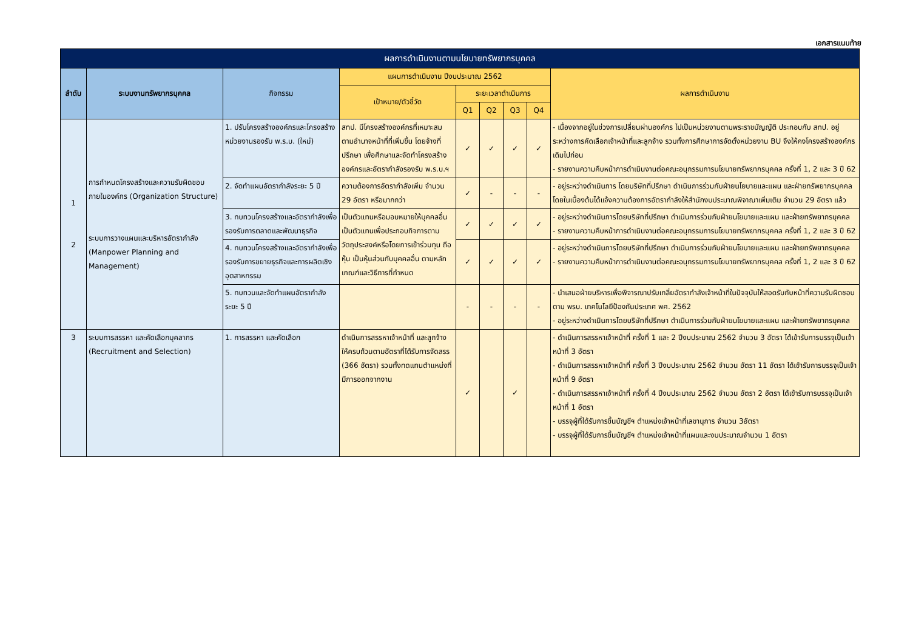เอกสารแนบท้าย
| ผลการดำเนินงานตามนโยบายทรัพยากรบุคคล | | | | | | | | |
| --- | --- | --- | --- | --- | --- | --- | --- | --- |
| ลำดับ | ระบบงานทรัพยากรบุคคล | กิจกรรม | แผนการดำเนินงาน ปีงบประมาณ 2562 | | | | | ผลการดำเนินงาน |
| | | | เป้าหมาย/ตัวชี้วัด | ระยะเวลาดำเนินการ | | | | |
| | | | | Q1 | Q2 | Q3 | Q4 | |
| 1 2 | การกำหนดโครงสร้างและความรับผิดชอบภายในองค์กร (Organization Structure) ระบบการวางแผนและบริหารอัตรากำลัง (Manpower Planning and Management) | 1. ปรับโครงสร้างองค์กรและโครงสร้างหน่วยงานรองรับ พ.ร.บ. (ใหม่) | สทป. มีโครงสร้างองค์กรที่เหมาะสมตามอำนาจหน้าที่ที่เพิ่มขึ้น โดยจ้างที่ปรึกษา เพื่อศึกษาและจัดทำโครงสร้างองค์กรและอัตรากำลังรองรับ พ.ร.บ.ฯ | ✓ | ✓ | ✓ | ✓ | - เนื่องจากอยู่ในช่วงการเปลี่ยนผ่านองค์กร ไปเป็นหน่วยงานตามพระราชบัญญัติ ประกอบกับ สทป. อยู่ระหว่างการคัดเลือกเจ้าหน้าที่และลูกจ้าง รวมทั้งการศึกษาการจัดตั้งหน่วยงาน BU จึงให้คงโครงสร้างองค์กรเดิมไปก่อน - รายงานความคืบหน้าการดำเนินงานต่อคณะอนุกรรมการนโยบายทรัพยากรบุคคล ครั้งที่ 1, 2 และ 3 ปี 62 |
| | | 2. จัดทำแผนอัตรากำลังระยะ 5 ปี | ความต้องการอัตรากำลังเพิ่ม จำนวน 29 อัตรา หรือมากกว่า | ✓ | - | - | - | - อยู่ระหว่างดำเนินการ โดยบริษัทที่ปรึกษา ดำเนินการร่วมกับฝ่ายนโยบายและแผน และฝ่ายทรัพยากรบุคคล โดยในเบื้องต้นได้แจ้งความต้องการอัตรากำลังให้สำนักงบประมาณพิจาณาเพิ่มเติม จำนวน 29 อัตรา แล้ว |
| | | 3. ทบทวนโครงสร้างและอัตรากำลังเพื่อรองรับการตลาดและพัฒนาธุรกิจ | เป็นตัวแทนหรือมอบหมายให้บุคคลอื่นเป็นตัวแทนเพื่อประกอบกิจการตามวัตถุประสงค์หรือโดยการเข้าร่วมทุน ถือหุ้น เป็นหุ้นส่วนกับบุคคลอื่น ตามหลักเกณฑ์และวิธีการที่กำหนด | ✓ | ✓ | ✓ | ✓ | - อยู่ระหว่างดำเนินการโดยบริษัทที่ปรึกษา ดำเนินการร่วมกับฝ่ายนโยบายและแผน และฝ่ายทรัพยากรบุคคล - รายงานความคืบหน้าการดำเนินงานต่อคณะอนุกรรมการนโยบายทรัพยากรบุคคล ครั้งที่ 1, 2 และ 3 ปี 62 |
| | | 4. ทบทวนโครงสร้างและอัตรากำลังเพื่อรองรับการขยายธุรกิจและการผลิตเชิงอุตสาหกรรม | | ✓ | ✓ | ✓ | ✓ | - อยู่ระหว่างดำเนินการโดยบริษัทที่ปรึกษา ดำเนินการร่วมกับฝ่ายนโยบายและแผน และฝ่ายทรัพยากรบุคคล - รายงานความคืบหน้าการดำเนินงานต่อคณะอนุกรรมการนโยบายทรัพยากรบุคคล ครั้งที่ 1, 2 และ 3 ปี 62 |
| | | 5. ทบทวนและจัดทำแผนอัตรากำลังระยะ 5 ปี | | - | - | - | - | - นำเสนอฝ่ายบริหารเพื่อพิจารณาปรับเกลี่ยอัตรากำลังเจ้าหน้าที่ในปัจจุบันให้สอดรับกับหน้าที่ความรับผิดชอบตาม พรบ. เทคโนโลยีป้องกันประเทศ พศ. 2562 - อยู่ระหว่างดำเนินการโดยบริษัทที่ปรึกษา ดำเนินการร่วมกับฝ่ายนโยบายและแผน และฝ่ายทรัพยากรบุคคล |
| 3 | ระบบการสรรหา และคัดเลือกบุคลากร (Recruitment and Selection) | 1. การสรรหา และคัดเลือก | ดำเนินการสรรหาเจ้าหน้าที่ และลูกจ้าง ให้ครบถ้วนตามอัตราที่ได้รับการจัดสรร (366 อัตรา) รวมทั้งทดแทนตำแหน่งที่มีการออกจากงาน | ✓ | | ✓ | | - ดำเนินการสรรหาเจ้าหน้าที่ ครั้งที่ 1 และ 2 ปีงบประมาณ 2562 จำนวน 3 อัตรา ได้เข้ารับการบรรจุเป็นเจ้าหน้าที่ 3 อัตรา - ดำเนินการสรรหาเจ้าหน้าที่ ครั้งที่ 3 ปีงบประมาณ 2562 จำนวน อัตรา 11 อัตรา ได้เข้ารับการบรรจุเป็นเจ้าหน้าที่ 9 อัตรา - ดำเนินการสรรหาเจ้าหน้าที่ ครั้งที่ 4 ปีงบประมาณ 2562 จำนวน อัตรา 2 อัตรา ได้เข้ารับการบรรจุเป็นเจ้าหน้าที่ 1 อัตรา - บรรจุผู้ที่ได้รับการขึ้นบัญชีฯ ตำแหน่งเจ้าหน้าที่เลขานุการ จำนวน 3อัตรา - บรรจุผู้ที่ได้รับการขึ้นบัญชีฯ ตำแหน่งเจ้าหน้าที่แผนและงบประมาณจำนวน 1 อัตรา |